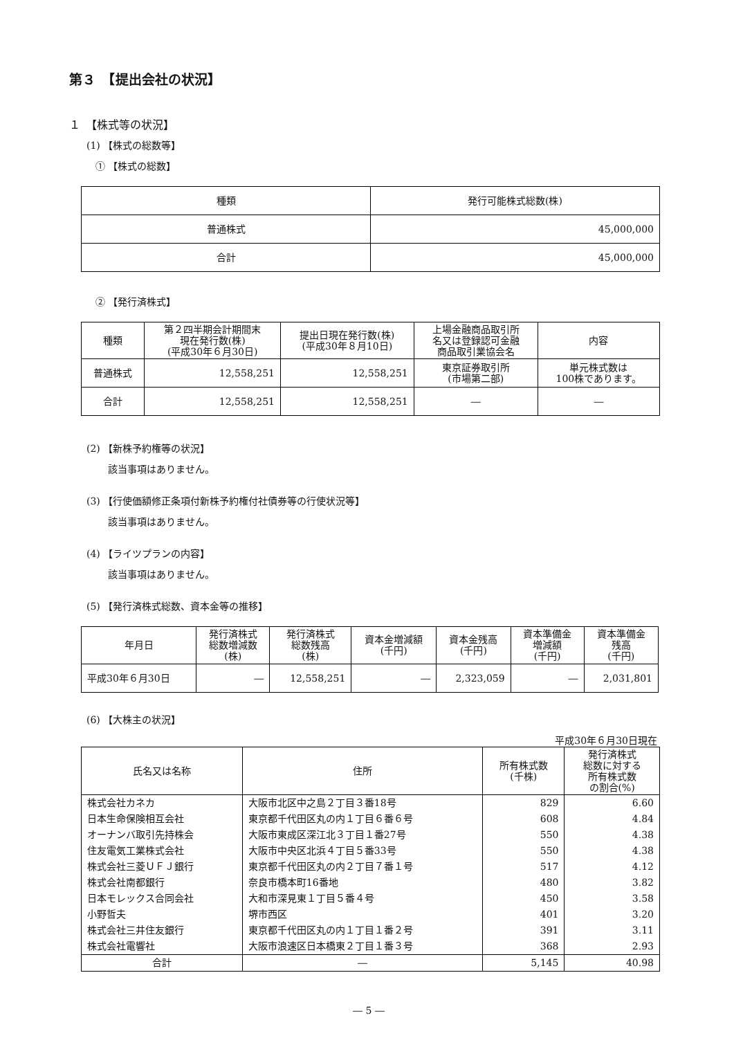第３　【提出会社の状況】
１　【株式等の状況】
(1) 【株式の総数等】
① 【株式の総数】
| 種類 | 発行可能株式総数(株) |
| --- | --- |
| 普通株式 | 45,000,000 |
| 合計 | 45,000,000 |
② 【発行済株式】
| 種類 | 第２四半期会計期間末 現在発行数(株) (平成30年６月30日) | 提出日現在発行数(株) (平成30年８月10日) | 上場金融商品取引所 名又は登録認可金融 商品取引業協会名 | 内容 |
| --- | --- | --- | --- | --- |
| 普通株式 | 12,558,251 | 12,558,251 | 東京証券取引所 (市場第二部) | 単元株式数は 100株であります。 |
| 合計 | 12,558,251 | 12,558,251 | ― | ― |
(2) 【新株予約権等の状況】
該当事項はありません。
(3) 【行使価額修正条項付新株予約権付社債券等の行使状況等】
該当事項はありません。
(4) 【ライツプランの内容】
該当事項はありません。
(5) 【発行済株式総数、資本金等の推移】
| 年月日 | 発行済株式 総数増減数 (株) | 発行済株式 総数残高 (株) | 資本金増減額 (千円) | 資本金残高 (千円) | 資本準備金 増減額 (千円) | 資本準備金 残高 (千円) |
| --- | --- | --- | --- | --- | --- | --- |
| 平成30年６月30日 | ― | 12,558,251 | ― | 2,323,059 | ― | 2,031,801 |
(6) 【大株主の状況】
平成30年６月30日現在
| 氏名又は名称 | 住所 | 所有株式数 (千株) | 発行済株式 総数に対する 所有株式数 の割合(%) |
| --- | --- | --- | --- |
| 株式会社カネカ | 大阪市北区中之島２丁目３番18号 | 829 | 6.60 |
| 日本生命保険相互会社 | 東京都千代田区丸の内１丁目６番６号 | 608 | 4.84 |
| オーナンバ取引先持株会 | 大阪市東成区深江北３丁目１番27号 | 550 | 4.38 |
| 住友電気工業株式会社 | 大阪市中央区北浜４丁目５番33号 | 550 | 4.38 |
| 株式会社三菱ＵＦＪ銀行 | 東京都千代田区丸の内２丁目７番１号 | 517 | 4.12 |
| 株式会社南都銀行 | 奈良市橋本町16番地 | 480 | 3.82 |
| 日本モレックス合同会社 | 大和市深見東１丁目５番４号 | 450 | 3.58 |
| 小野哲夫 | 堺市西区 | 401 | 3.20 |
| 株式会社三井住友銀行 | 東京都千代田区丸の内１丁目１番２号 | 391 | 3.11 |
| 株式会社電響社 | 大阪市浪速区日本橋東２丁目１番３号 | 368 | 2.93 |
| 合計 | ― | 5,145 | 40.98 |
― 5 ―